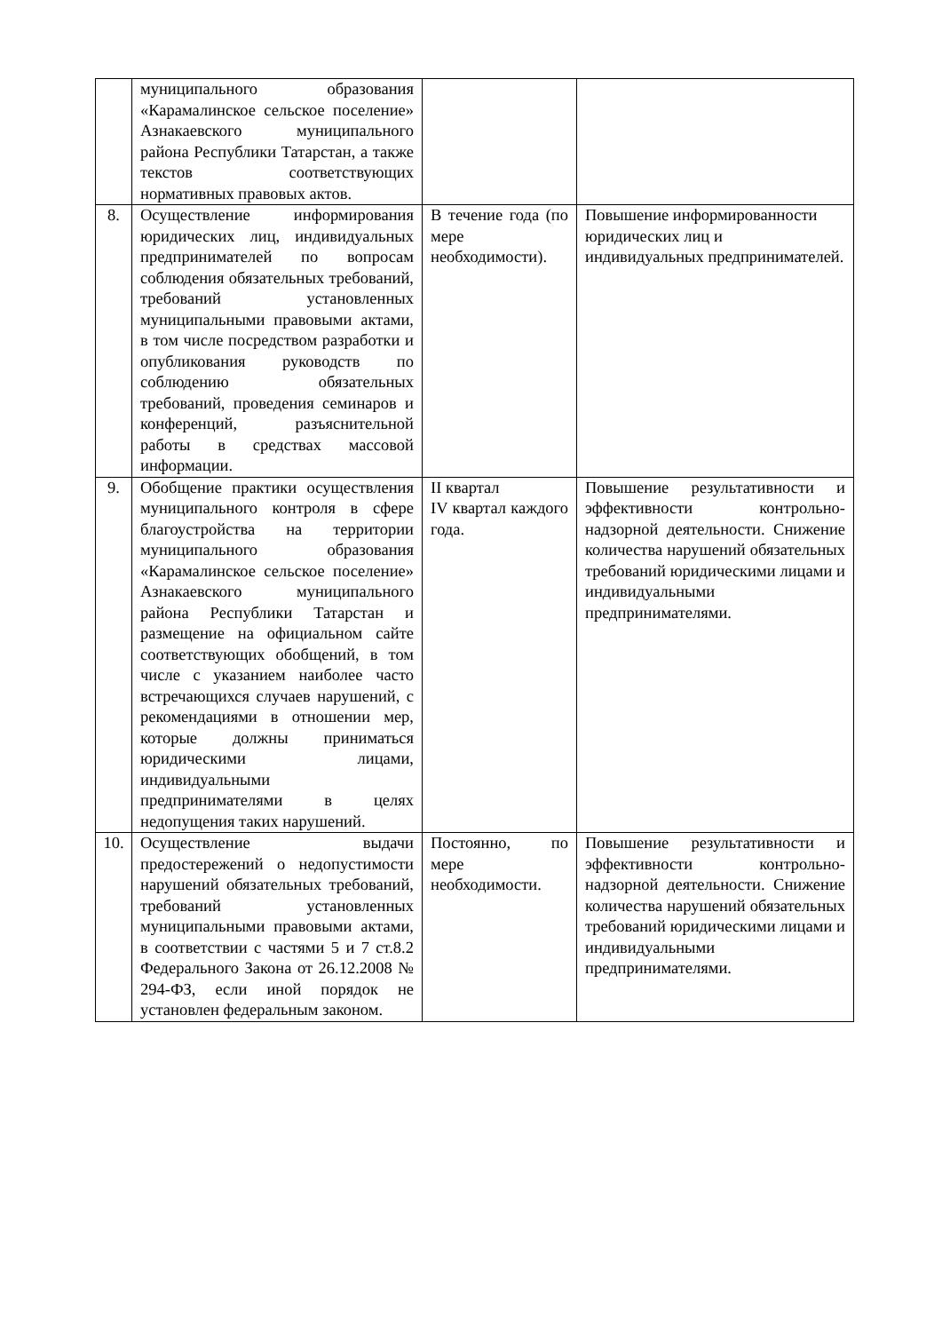| | муниципального образования «Карамалинское сельское поселение» Азнакаевского муниципального района Республики Татарстан, а также текстов соответствующих нормативных правовых актов. | | |
| 8. | Осуществление информирования юридических лиц, индивидуальных предпринимателей по вопросам соблюдения обязательных требований, требований установленных муниципальными правовыми актами, в том числе посредством разработки и опубликования руководств по соблюдению обязательных требований, проведения семинаров и конференций, разъяснительной работы в средствах массовой информации. | В течение года (по мере необходимости). | Повышение информированности юридических лиц и индивидуальных предпринимателей. |
| 9. | Обобщение практики осуществления муниципального контроля в сфере благоустройства на территории муниципального образования «Карамалинское сельское поселение» Азнакаевского муниципального района Республики Татарстан и размещение на официальном сайте соответствующих обобщений, в том числе с указанием наиболее часто встречающихся случаев нарушений, с рекомендациями в отношении мер, которые должны приниматься юридическими лицами, индивидуальными предпринимателями в целях недопущения таких нарушений. | II квартал IV квартал каждого года. | Повышение результативности и эффективности контрольно-надзорной деятельности. Снижение количества нарушений обязательных требований юридическими лицами и индивидуальными предпринимателями. |
| 10. | Осуществление выдачи предостережений о недопустимости нарушений обязательных требований, требований установленных муниципальными правовыми актами, в соответствии с частями 5 и 7 ст.8.2 Федерального Закона от 26.12.2008 № 294-ФЗ, если иной порядок не установлен федеральным законом. | Постоянно, по мере необходимости. | Повышение результативности и эффективности контрольно-надзорной деятельности. Снижение количества нарушений обязательных требований юридическими лицами и индивидуальными предпринимателями. |